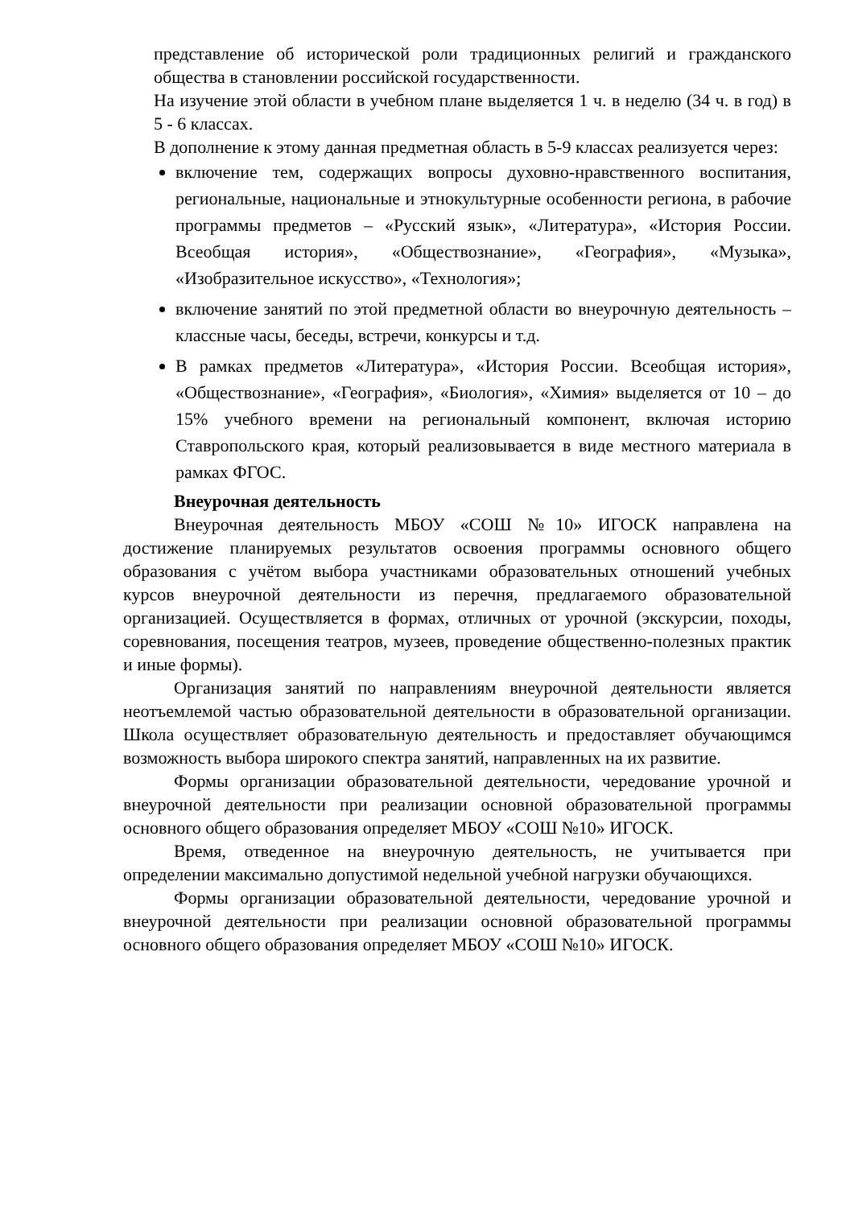представление об исторической роли традиционных религий и гражданского общества в становлении российской государственности.
На изучение этой области в учебном плане выделяется 1 ч. в неделю (34 ч. в год) в 5 - 6 классах.
В дополнение к этому данная предметная область в 5-9 классах реализуется через:
включение тем, содержащих вопросы духовно-нравственного воспитания, региональные, национальные и этнокультурные особенности региона, в рабочие программы предметов – «Русский язык», «Литература», «История России. Всеобщая история», «Обществознание», «География», «Музыка», «Изобразительное искусство», «Технология»;
включение занятий по этой предметной области во внеурочную деятельность – классные часы, беседы, встречи, конкурсы и т.д.
В рамках предметов «Литература», «История России. Всеобщая история», «Обществознание», «География», «Биология», «Химия» выделяется от 10 – до 15% учебного времени на региональный компонент, включая историю Ставропольского края, который реализовывается в виде местного материала в рамках ФГОС.
Внеурочная деятельность
Внеурочная деятельность МБОУ «СОШ №10» ИГОСК направлена на достижение планируемых результатов освоения программы основного общего образования с учётом выбора участниками образовательных отношений учебных курсов внеурочной деятельности из перечня, предлагаемого образовательной организацией. Осуществляется в формах, отличных от урочной (экскурсии, походы, соревнования, посещения театров, музеев, проведение общественно-полезных практик и иные формы).
Организация занятий по направлениям внеурочной деятельности является неотъемлемой частью образовательной деятельности в образовательной организации. Школа осуществляет образовательную деятельность и предоставляет обучающимся возможность выбора широкого спектра занятий, направленных на их развитие.
Формы организации образовательной деятельности, чередование урочной и внеурочной деятельности при реализации основной образовательной программы основного общего образования определяет МБОУ «СОШ №10» ИГОСК.
Время, отведенное на внеурочную деятельность, не учитывается при определении максимально допустимой недельной учебной нагрузки обучающихся.
Формы организации образовательной деятельности, чередование урочной и внеурочной деятельности при реализации основной образовательной программы основного общего образования определяет МБОУ «СОШ №10» ИГОСК.